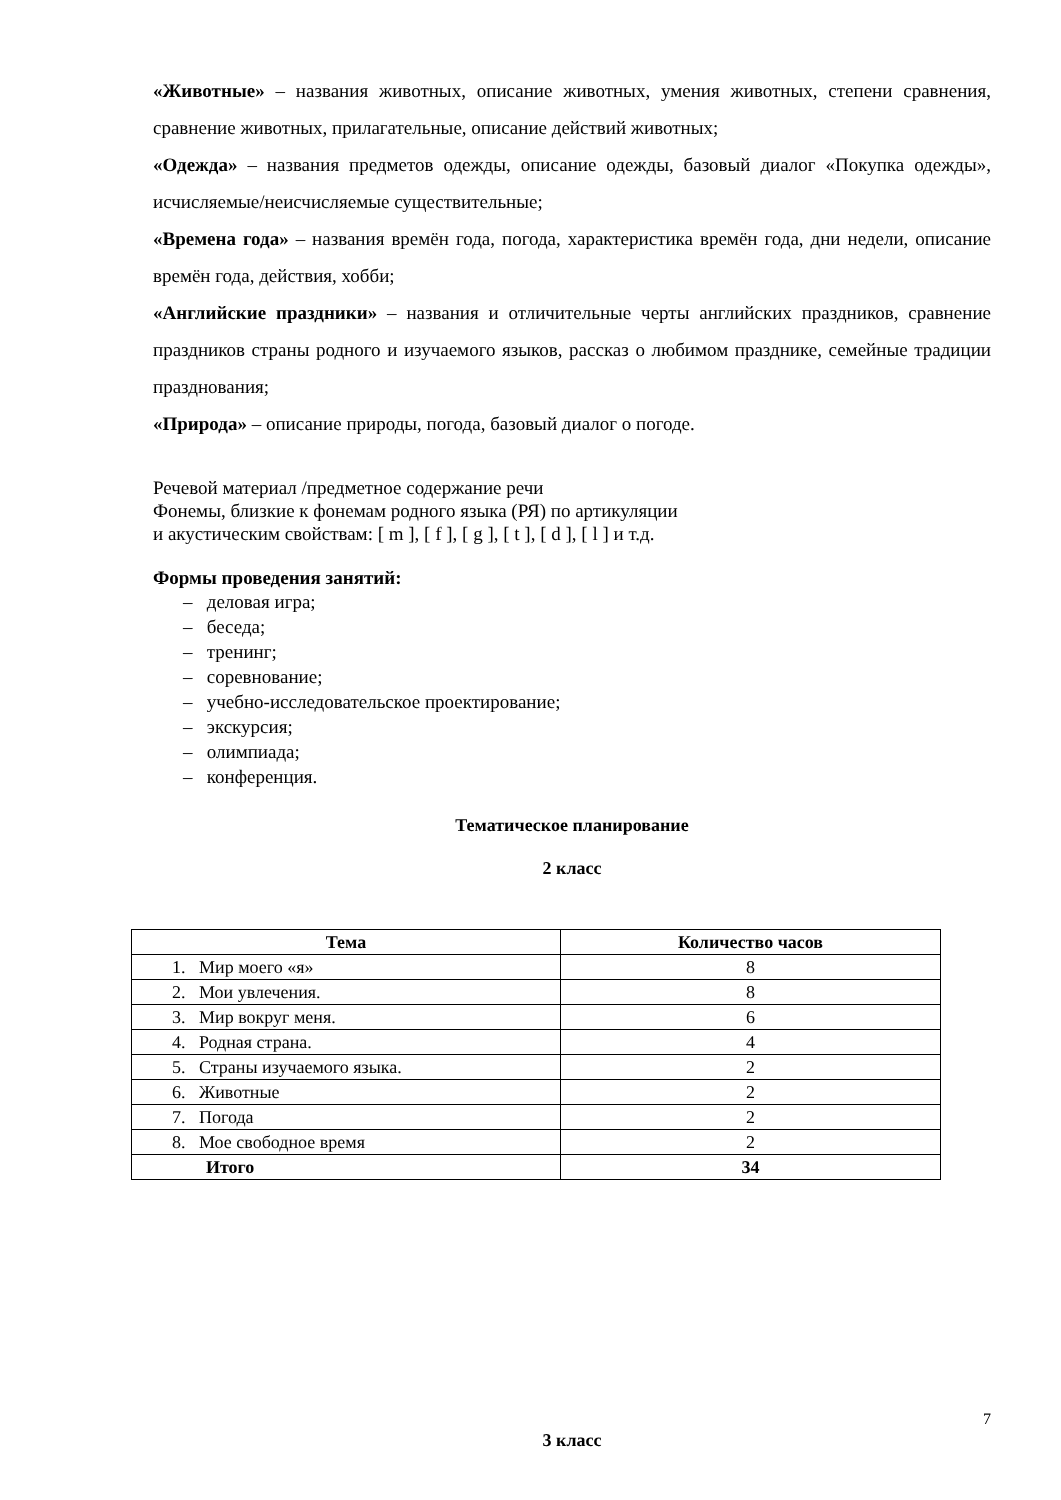«Животные» – названия животных, описание животных, умения животных, степени сравнения, сравнение животных, прилагательные, описание действий животных;
«Одежда» – названия предметов одежды, описание одежды, базовый диалог «Покупка одежды», исчисляемые/неисчисляемые существительные;
«Времена года» – названия времён года, погода, характеристика времён года, дни недели, описание времён года, действия, хобби;
«Английские праздники» – названия и отличительные черты английских праздников, сравнение праздников страны родного и изучаемого языков, рассказ о любимом празднике, семейные традиции празднования;
«Природа» – описание природы, погода, базовый диалог о погоде.
Речевой материал /предметное содержание речи
Фонемы, близкие к фонемам родного языка (РЯ) по артикуляции
и акустическим свойствам: [ m ], [ f ], [ g ], [ t ], [ d ], [ l ] и т.д.
Формы проведения занятий:
– деловая игра;
– беседа;
– тренинг;
– соревнование;
– учебно-исследовательское проектирование;
– экскурсия;
– олимпиада;
– конференция.
Тематическое планирование
2 класс
| Тема | Количество часов |
| --- | --- |
| 1. Мир моего «я» | 8 |
| 2. Мои увлечения. | 8 |
| 3. Мир вокруг меня. | 6 |
| 4. Родная страна. | 4 |
| 5. Страны изучаемого языка. | 2 |
| 6. Животные | 2 |
| 7. Погода | 2 |
| 8. Мое свободное время | 2 |
| Итого | 34 |
3 класс
7